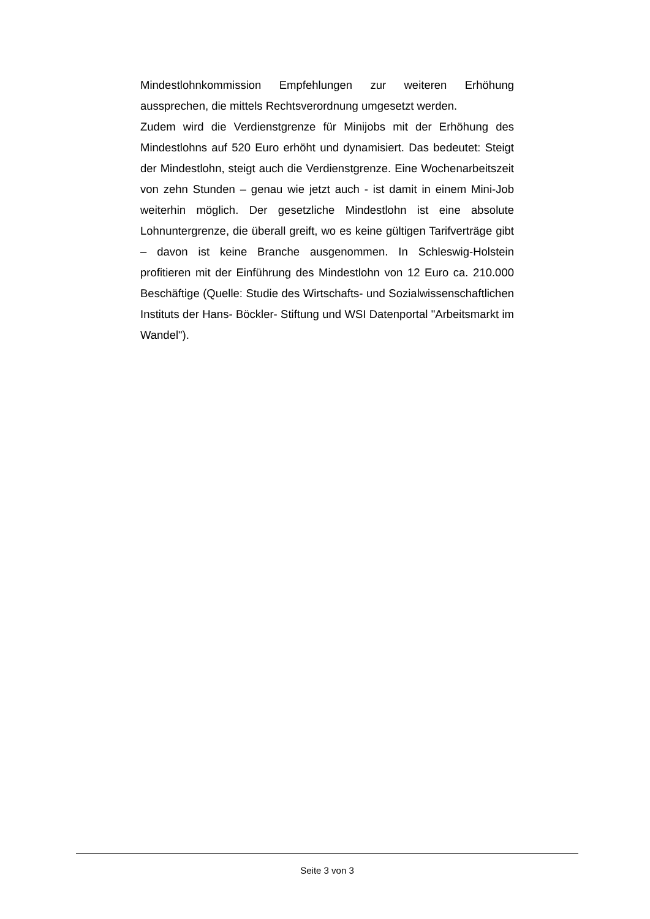Mindestlohnkommission Empfehlungen zur weiteren Erhöhung aussprechen, die mittels Rechtsverordnung umgesetzt werden.
Zudem wird die Verdienstgrenze für Minijobs mit der Erhöhung des Mindestlohns auf 520 Euro erhöht und dynamisiert. Das bedeutet: Steigt der Mindestlohn, steigt auch die Verdienstgrenze. Eine Wochenarbeitszeit von zehn Stunden – genau wie jetzt auch - ist damit in einem Mini-Job weiterhin möglich. Der gesetzliche Mindestlohn ist eine absolute Lohnuntergrenze, die überall greift, wo es keine gültigen Tarifverträge gibt – davon ist keine Branche ausgenommen. In Schleswig-Holstein profitieren mit der Einführung des Mindestlohn von 12 Euro ca. 210.000 Beschäftige (Quelle: Studie des Wirtschafts- und Sozialwissenschaftlichen Instituts der Hans- Böckler- Stiftung und WSI Datenportal "Arbeitsmarkt im Wandel").
Seite 3 von 3